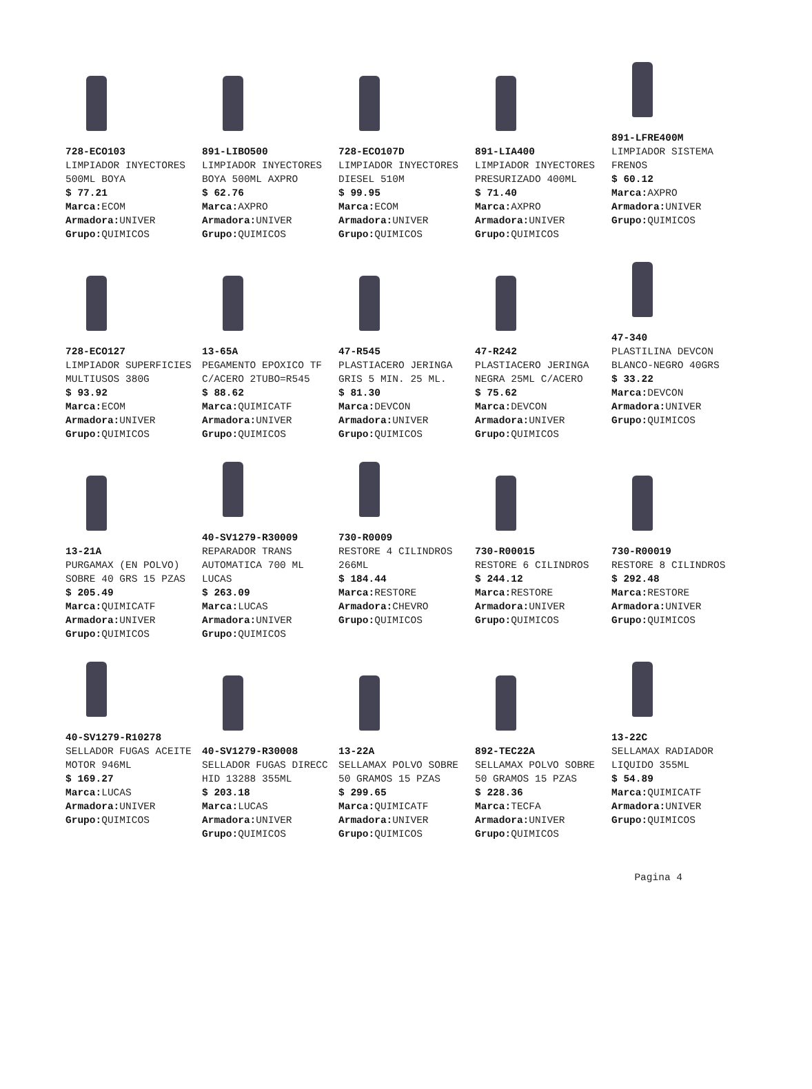728-ECO103
LIMPIADOR INYECTORES 500ML BOYA
$ 77.21
Marca: ECOM
Armadora: UNIVER
Grupo: QUIMICOS
891-LIBO500
LIMPIADOR INYECTORES BOYA 500ML AXPRO
$ 62.76
Marca: AXPRO
Armadora: UNIVER
Grupo: QUIMICOS
728-ECO107D
LIMPIADOR INYECTORES DIESEL 510M
$ 99.95
Marca: ECOM
Armadora: UNIVER
Grupo: QUIMICOS
891-LIA400
LIMPIADOR INYECTORES PRESURIZADO 400ML
$ 71.40
Marca: AXPRO
Armadora: UNIVER
Grupo: QUIMICOS
891-LFRE400M
LIMPIADOR SISTEMA FRENOS
$ 60.12
Marca: AXPRO
Armadora: UNIVER
Grupo: QUIMICOS
728-ECO127
LIMPIADOR SUPERFICIES MULTIUSOS 380G
$ 93.92
Marca: ECOM
Armadora: UNIVER
Grupo: QUIMICOS
13-65A
PEGAMENTO EPOXICO TF C/ACERO 2TUBO=R545
$ 88.62
Marca: QUIMICATF
Armadora: UNIVER
Grupo: QUIMICOS
47-R545
PLASTIACERO JERINGA GRIS 5 MIN. 25 ML.
$ 81.30
Marca: DEVCON
Armadora: UNIVER
Grupo: QUIMICOS
47-R242
PLASTIACERO JERINGA NEGRA 25ML C/ACERO
$ 75.62
Marca: DEVCON
Armadora: UNIVER
Grupo: QUIMICOS
47-340
PLASTILINA DEVCON BLANCO-NEGRO 40GRS
$ 33.22
Marca: DEVCON
Armadora: UNIVER
Grupo: QUIMICOS
13-21A
PURGAMAX (EN POLVO) SOBRE 40 GRS 15 PZAS
$ 205.49
Marca: QUIMICATF
Armadora: UNIVER
Grupo: QUIMICOS
40-SV1279-R30009
REPARADOR TRANS AUTOMATICA 700 ML LUCAS
$ 263.09
Marca: LUCAS
Armadora: UNIVER
Grupo: QUIMICOS
730-R0009
RESTORE 4 CILINDROS 266ML
$ 184.44
Marca: RESTORE
Armadora: CHEVRO
Grupo: QUIMICOS
730-R00015
RESTORE 6 CILINDROS
$ 244.12
Marca: RESTORE
Armadora: UNIVER
Grupo: QUIMICOS
730-R00019
RESTORE 8 CILINDROS
$ 292.48
Marca: RESTORE
Armadora: UNIVER
Grupo: QUIMICOS
40-SV1279-R10278
SELLADOR FUGAS ACEITE MOTOR 946ML
$ 169.27
Marca: LUCAS
Armadora: UNIVER
Grupo: QUIMICOS
40-SV1279-R30008
SELLADOR FUGAS DIRECC HID 13288 355ML
$ 203.18
Marca: LUCAS
Armadora: UNIVER
Grupo: QUIMICOS
13-22A
SELLAMAX POLVO SOBRE 50 GRAMOS 15 PZAS
$ 299.65
Marca: QUIMICATF
Armadora: UNIVER
Grupo: QUIMICOS
892-TEC22A
SELLAMAX POLVO SOBRE 50 GRAMOS 15 PZAS
$ 228.36
Marca: TECFA
Armadora: UNIVER
Grupo: QUIMICOS
13-22C
SELLAMAX RADIADOR LIQUIDO 355ML
$ 54.89
Marca: QUIMICATF
Armadora: UNIVER
Grupo: QUIMICOS
Pagina 4